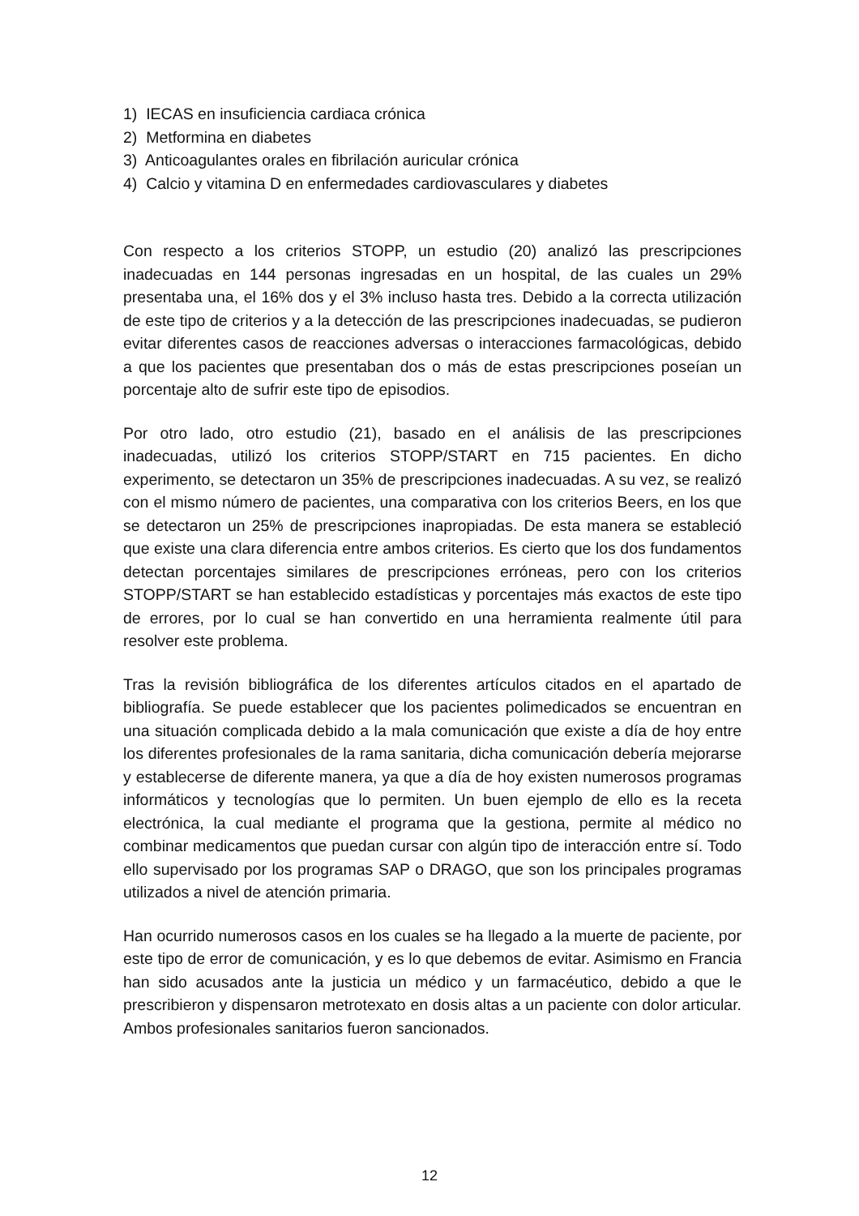1) IECAS en insuficiencia cardiaca crónica
2) Metformina en diabetes
3) Anticoagulantes orales en fibrilación auricular crónica
4) Calcio y vitamina D en enfermedades cardiovasculares y diabetes
Con respecto a los criterios STOPP, un estudio (20) analizó las prescripciones inadecuadas en 144 personas ingresadas en un hospital, de las cuales un 29% presentaba una, el 16% dos y el 3% incluso hasta tres. Debido a la correcta utilización de este tipo de criterios y a la detección de las prescripciones inadecuadas, se pudieron evitar diferentes casos de reacciones adversas o interacciones farmacológicas, debido a que los pacientes que presentaban dos o más de estas prescripciones poseían un porcentaje alto de sufrir este tipo de episodios.
Por otro lado, otro estudio (21), basado en el análisis de las prescripciones inadecuadas, utilizó los criterios STOPP/START en 715 pacientes. En dicho experimento, se detectaron un 35% de prescripciones inadecuadas. A su vez, se realizó con el mismo número de pacientes, una comparativa con los criterios Beers, en los que se detectaron un 25% de prescripciones inapropiadas. De esta manera se estableció que existe una clara diferencia entre ambos criterios. Es cierto que los dos fundamentos detectan porcentajes similares de prescripciones erróneas, pero con los criterios STOPP/START se han establecido estadísticas y porcentajes más exactos de este tipo de errores, por lo cual se han convertido en una herramienta realmente útil para resolver este problema.
Tras la revisión bibliográfica de los diferentes artículos citados en el apartado de bibliografía. Se puede establecer que los pacientes polimedicados se encuentran en una situación complicada debido a la mala comunicación que existe a día de hoy entre los diferentes profesionales de la rama sanitaria, dicha comunicación debería mejorarse y establecerse de diferente manera, ya que a día de hoy existen numerosos programas informáticos y tecnologías que lo permiten. Un buen ejemplo de ello es la receta electrónica, la cual mediante el programa que la gestiona, permite al médico no combinar medicamentos que puedan cursar con algún tipo de interacción entre sí. Todo ello supervisado por los programas SAP o DRAGO, que son los principales programas utilizados a nivel de atención primaria.
Han ocurrido numerosos casos en los cuales se ha llegado a la muerte de paciente, por este tipo de error de comunicación, y es lo que debemos de evitar. Asimismo en Francia han sido acusados ante la justicia un médico y un farmacéutico, debido a que le prescribieron y dispensaron metrotexato en dosis altas a un paciente con dolor articular. Ambos profesionales sanitarios fueron sancionados.
12